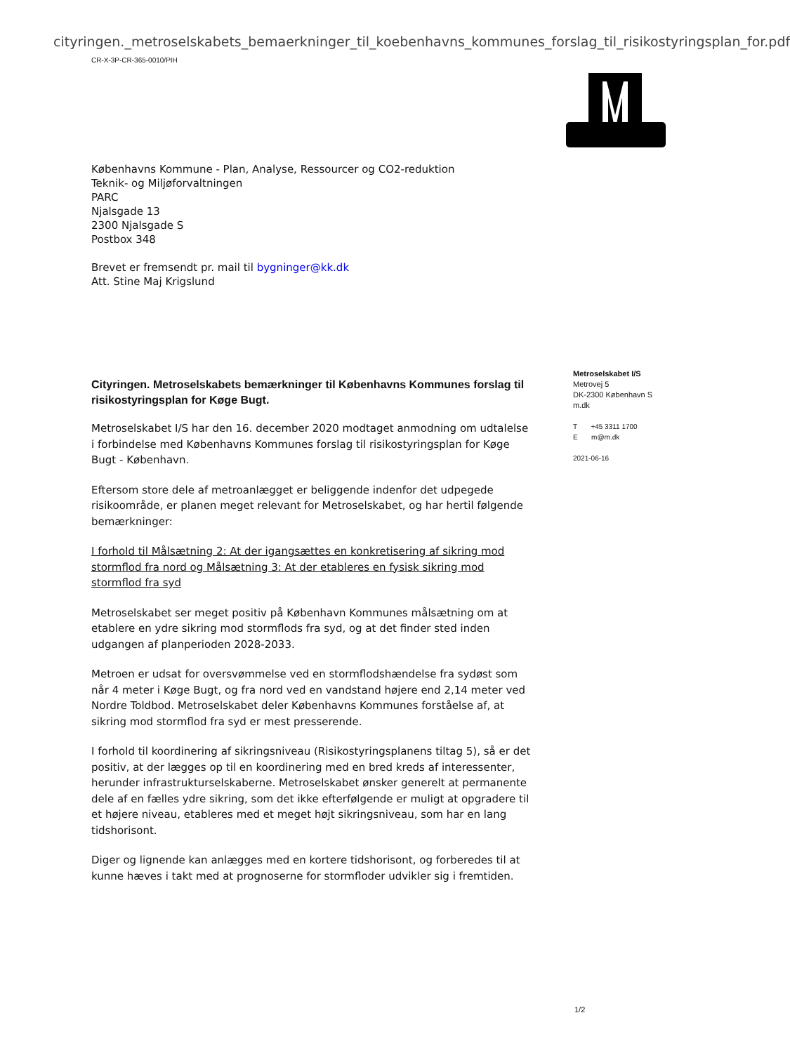cityringen._metroselskabets_bemaerkninger_til_koebenhavns_kommunes_forslag_til_risikostyringsplan_for.pdf
CR-X-3P-CR-365-0010/PIH
Københavns Kommune - Plan, Analyse, Ressourcer og CO2-reduktion
Teknik- og Miljøforvaltningen
PARC
Njalsgade 13
2300 Njalsgade S
Postbox 348
Brevet er fremsendt pr. mail til bygninger@kk.dk
Att. Stine Maj Krigslund
Cityringen. Metroselskabets bemærkninger til Københavns Kommunes forslag til risikostyringsplan for Køge Bugt.
Metroselskabet I/S har den 16. december 2020 modtaget anmodning om udtalelse i forbindelse med Københavns Kommunes forslag til risikostyringsplan for Køge Bugt - København.
Eftersom store dele af metroanlægget er beliggende indenfor det udpegede risikoområde, er planen meget relevant for Metroselskabet, og har hertil følgende bemærkninger:
I forhold til Målsætning 2: At der igangsættes en konkretisering af sikring mod stormflod fra nord og Målsætning 3: At der etableres en fysisk sikring mod stormflod fra syd
Metroselskabet ser meget positiv på København Kommunes målsætning om at etablere en ydre sikring mod stormflods fra syd, og at det finder sted inden udgangen af planperioden 2028-2033.
Metroen er udsat for oversvømmelse ved en stormflodshændelse fra sydøst som når 4 meter i Køge Bugt, og fra nord ved en vandstand højere end 2,14 meter ved Nordre Toldbod. Metroselskabet deler Københavns Kommunes forståelse af, at sikring mod stormflod fra syd er mest presserende.
I forhold til koordinering af sikringsniveau (Risikostyringsplanens tiltag 5), så er det positiv, at der lægges op til en koordinering med en bred kreds af interessenter, herunder infrastrukturselskaberne. Metroselskabet ønsker generelt at permanente dele af en fælles ydre sikring, som det ikke efterfølgende er muligt at opgradere til et højere niveau, etableres med et meget højt sikringsniveau, som har en lang tidshorisont.
Diger og lignende kan anlægges med en kortere tidshorisont, og forberedes til at kunne hæves i takt med at prognoserne for stormfloder udvikler sig i fremtiden.
Metroselskabet I/S
Metrovej 5
DK-2300 København S
m.dk
T +45 3311 1700
E m@m.dk
2021-06-16
1/2